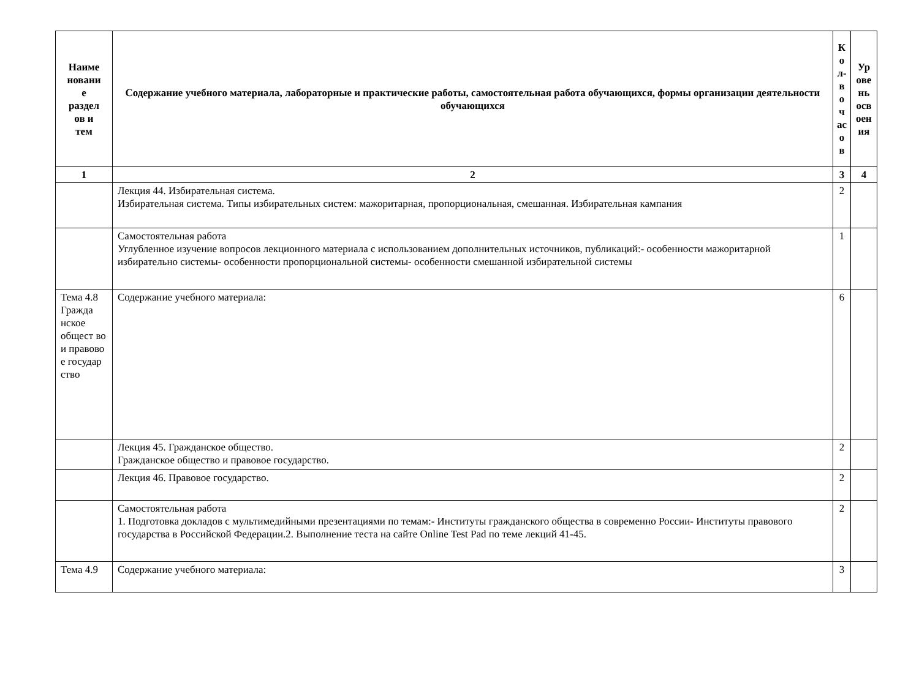| Наиме новани е раздел ов и тем | Содержание учебного материала, лабораторные и практические работы, самостоятельная работа обучающихся, формы организации деятельности обучающихся | К о л- в о ч ас о в | Ур ове нь осв оен ия |
| --- | --- | --- | --- |
| 1 | 2 | 3 | 4 |
| | Лекция 44. Избирательная система. Избирательная система. Типы избирательных систем: мажоритарная, пропорциональная, смешанная. Избирательная кампания | 2 | |
| | Самостоятельная работа Углубленное изучение вопросов лекционного материала с использованием дополнительных источников, публикаций:- особенности мажоритарной избирательно системы- особенности пропорциональной системы- особенности смешанной избирательной системы | 1 | |
| Тема 4.8 Гражда нское общест во и правово е государ ство | Содержание учебного материала: | 6 | |
| | Лекция 45. Гражданское общество. Гражданское общество и правовое государство. | 2 | |
| | Лекция 46. Правовое государство. | 2 | |
| | Самостоятельная работа 1. Подготовка докладов с мультимедийными презентациями по темам:- Институты гражданского общества в современно России- Институты правового государства в Российской Федерации.2. Выполнение теста на сайте Online Test Pad по теме лекций 41-45. | 2 | |
| Тема 4.9 | Содержание учебного материала: | 3 | |